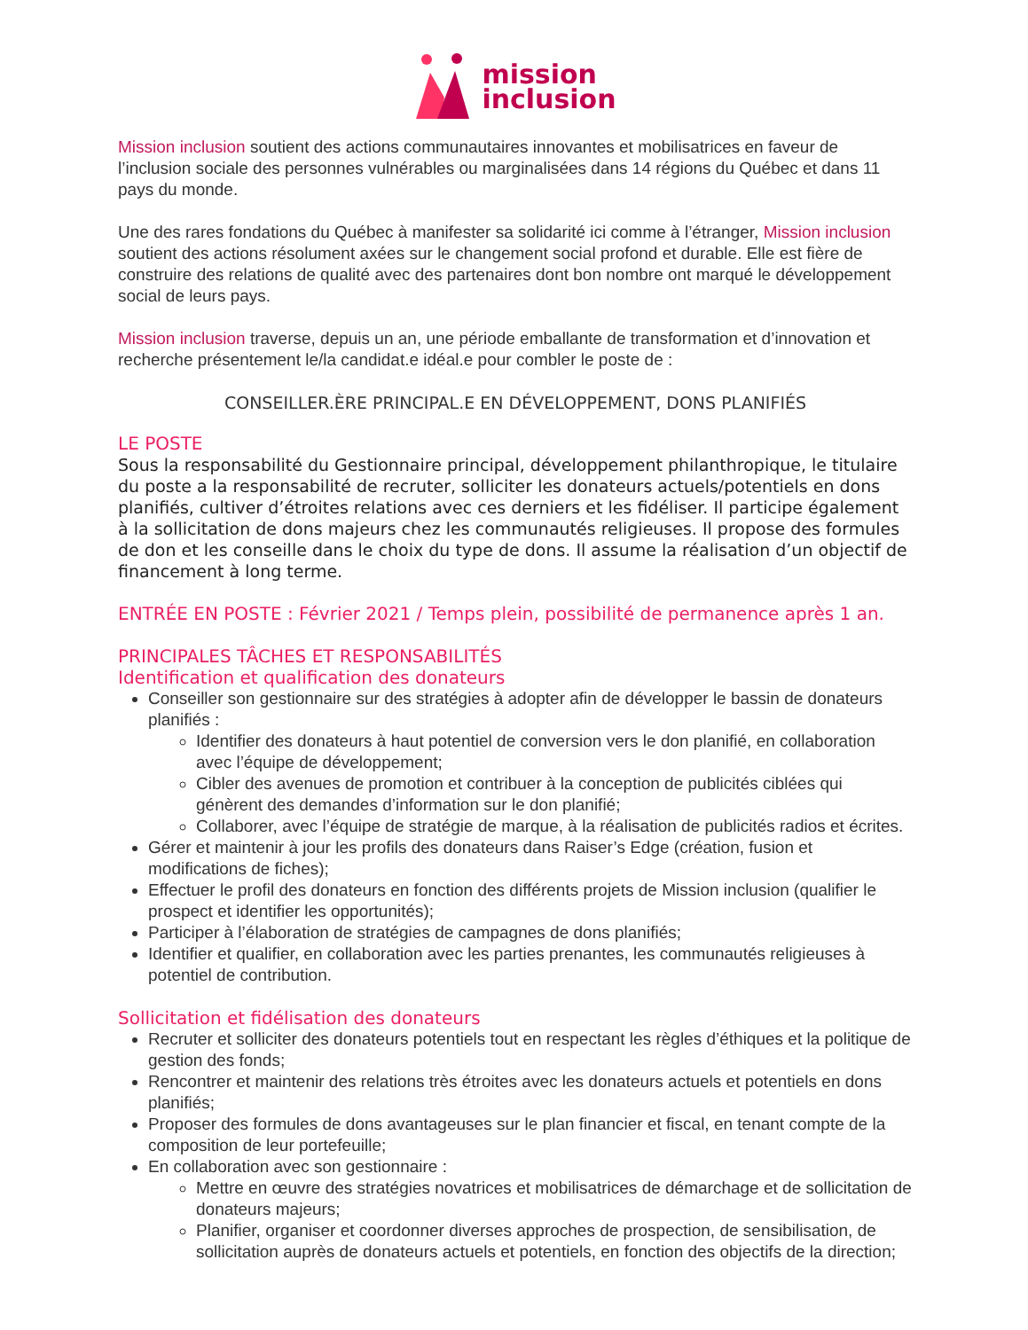mission
inclusion
Mission inclusion soutient des actions communautaires innovantes et mobilisatrices en faveur de l’inclusion sociale des personnes vulnérables ou marginalisées dans 14 régions du Québec et dans 11 pays du monde.
Une des rares fondations du Québec à manifester sa solidarité ici comme à l’étranger, Mission inclusion soutient des actions résolument axées sur le changement social profond et durable. Elle est fière de construire des relations de qualité avec des partenaires dont bon nombre ont marqué le développement social de leurs pays.
Mission inclusion traverse, depuis un an, une période emballante de transformation et d’innovation et recherche présentement le/la candidat.e idéal.e pour combler le poste de :
CONSEILLER.ÈRE PRINCIPAL.E EN DÉVELOPPEMENT, DONS PLANIFIÉS
LE POSTE
Sous la responsabilité du Gestionnaire principal, développement philanthropique, le titulaire du poste a la responsabilité de recruter, solliciter les donateurs actuels/potentiels en dons planifiés, cultiver d’étroites relations avec ces derniers et les fidéliser. Il participe également à la sollicitation de dons majeurs chez les communautés religieuses. Il propose des formules de don et les conseille dans le choix du type de dons. Il assume la réalisation d’un objectif de financement à long terme.
ENTRÉE EN POSTE : Février 2021 / Temps plein, possibilité de permanence après 1 an.
PRINCIPALES TÂCHES ET RESPONSABILITÉS
Identification et qualification des donateurs
Conseiller son gestionnaire sur des stratégies à adopter afin de développer le bassin de donateurs planifiés :
Identifier des donateurs à haut potentiel de conversion vers le don planifié, en collaboration avec l’équipe de développement;
Cibler des avenues de promotion et contribuer à la conception de publicités ciblées qui génèrent des demandes d’information sur le don planifié;
Collaborer, avec l’équipe de stratégie de marque, à la réalisation de publicités radios et écrites.
Gérer et maintenir à jour les profils des donateurs dans Raiser’s Edge (création, fusion et modifications de fiches);
Effectuer le profil des donateurs en fonction des différents projets de Mission inclusion (qualifier le prospect et identifier les opportunités);
Participer à l’élaboration de stratégies de campagnes de dons planifiés;
Identifier et qualifier, en collaboration avec les parties prenantes, les communautés religieuses à potentiel de contribution.
Sollicitation et fidélisation des donateurs
Recruter et solliciter des donateurs potentiels tout en respectant les règles d’éthiques et la politique de gestion des fonds;
Rencontrer et maintenir des relations très étroites avec les donateurs actuels et potentiels en dons planifiés;
Proposer des formules de dons avantageuses sur le plan financier et fiscal, en tenant compte de la composition de leur portefeuille;
En collaboration avec son gestionnaire :
Mettre en œuvre des stratégies novatrices et mobilisatrices de démarchage et de sollicitation de donateurs majeurs;
Planifier, organiser et coordonner diverses approches de prospection, de sensibilisation, de sollicitation auprès de donateurs actuels et potentiels, en fonction des objectifs de la direction;